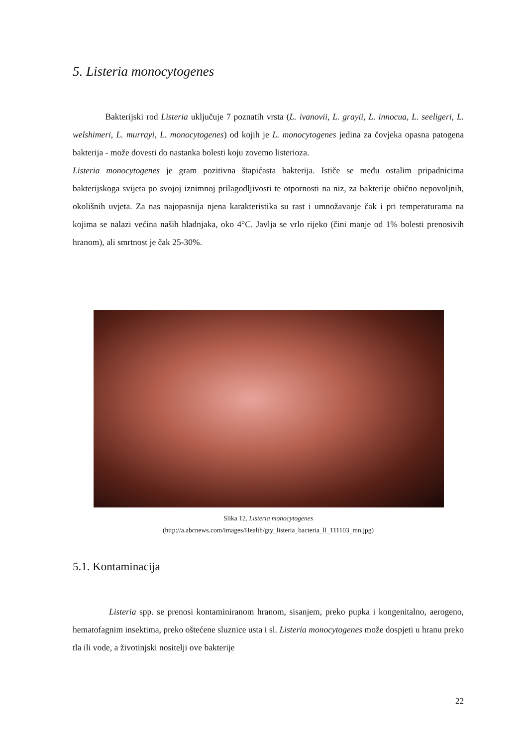5. Listeria monocytogenes
Bakterijski rod Listeria uključuje 7 poznatih vrsta (L. ivanovii, L. grayii, L. innocua, L. seeligeri, L. welshimeri, L. murrayi, L. monocytogenes) od kojih je L. monocytogenes jedina za čovjeka opasna patogena bakterija - može dovesti do nastanka bolesti koju zovemo listerioza.
Listeria monocytogenes je gram pozitivna štapićasta bakterija. Ističe se među ostalim pripadnicima bakterijskoga svijeta po svojoj iznimnoj prilagodljivosti te otpornosti na niz, za bakterije obično nepovoljnih, okolišnih uvjeta. Za nas najopasnija njena karakteristika su rast i umnožavanje čak i pri temperaturama na kojima se nalazi većina naših hladnjaka, oko 4°C. Javlja se vrlo rijeko (čini manje od 1% bolesti prenosivih hranom), ali smrtnost je čak 25-30%.
Slika 12. Listeria monocytogenes
(http://a.abcnews.com/images/Health/gty_listeria_bacteria_ll_111103_mn.jpg)
5.1. Kontaminacija
Listeria spp. se prenosi kontaminiranom hranom, sisanjem, preko pupka i kongenitalno, aerogeno, hematofagnim insektima, preko oštećene sluznice usta i sl. Listeria monocytogenes može dospjeti u hranu preko tla ili vode, a životinjski nositelji ove bakterije
22